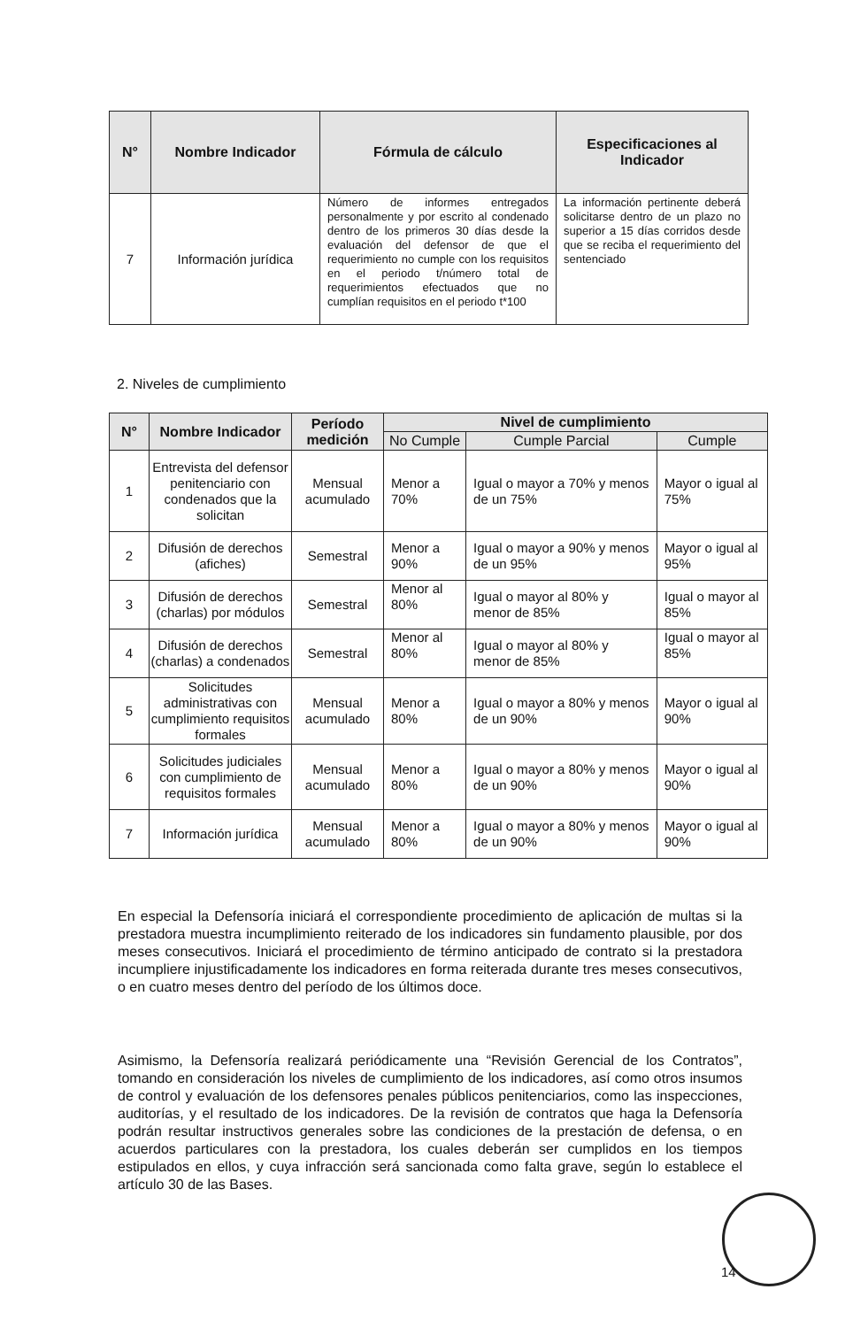| N° | Nombre Indicador | Fórmula de cálculo | Especificaciones al Indicador |
| --- | --- | --- | --- |
| 7 | Información jurídica | Número de informes entregados personalmente y por escrito al condenado dentro de los primeros 30 días desde la evaluación del defensor de que el requerimiento no cumple con los requisitos en el periodo t/número total de requerimientos efectuados que no cumplían requisitos en el periodo t*100 | La información pertinente deberá solicitarse dentro de un plazo no superior a 15 días corridos desde que se reciba el requerimiento del sentenciado |
2. Niveles de cumplimiento
| N° | Nombre Indicador | Período medición | Nivel de cumplimiento | | |
| --- | --- | --- | --- | --- | --- |
| | | | No Cumple | Cumple Parcial | Cumple |
| 1 | Entrevista del defensor penitenciario con condenados que la solicitan | Mensual acumulado | Menor a 70% | Igual o mayor a 70% y menos de un 75% | Mayor o igual al 75% |
| 2 | Difusión de derechos (afiches) | Semestral | Menor a 90% | Igual o mayor a 90% y menos de un 95% | Mayor o igual al 95% |
| 3 | Difusión de derechos (charlas) por módulos | Semestral | Menor al 80% | Igual o mayor al 80% y menor de 85% | Igual o mayor al 85% |
| 4 | Difusión de derechos (charlas) a condenados | Semestral | Menor al 80% | Igual o mayor al 80% y menor de 85% | Igual o mayor al 85% |
| 5 | Solicitudes administrativas con cumplimiento requisitos formales | Mensual acumulado | Menor a 80% | Igual o mayor a 80% y menos de un 90% | Mayor o igual al 90% |
| 6 | Solicitudes judiciales con cumplimiento de requisitos formales | Mensual acumulado | Menor a 80% | Igual o mayor a 80% y menos de un 90% | Mayor o igual al 90% |
| 7 | Información jurídica | Mensual acumulado | Menor a 80% | Igual o mayor a 80% y menos de un 90% | Mayor o igual al 90% |
En especial la Defensoría iniciará el correspondiente procedimiento de aplicación de multas si la prestadora muestra incumplimiento reiterado de los indicadores sin fundamento plausible, por dos meses consecutivos. Iniciará el procedimiento de término anticipado de contrato si la prestadora incumpliere injustificadamente los indicadores en forma reiterada durante tres meses consecutivos, o en cuatro meses dentro del período de los últimos doce.
Asimismo, la Defensoría realizará periódicamente una “Revisión Gerencial de los Contratos”, tomando en consideración los niveles de cumplimiento de los indicadores, así como otros insumos de control y evaluación de los defensores penales públicos penitenciarios, como las inspecciones, auditorías, y el resultado de los indicadores. De la revisión de contratos que haga la Defensoría podrán resultar instructivos generales sobre las condiciones de la prestación de defensa, o en acuerdos particulares con la prestadora, los cuales deberán ser cumplidos en los tiempos estipulados en ellos, y cuya infracción será sancionada como falta grave, según lo establece el artículo 30 de las Bases.
14